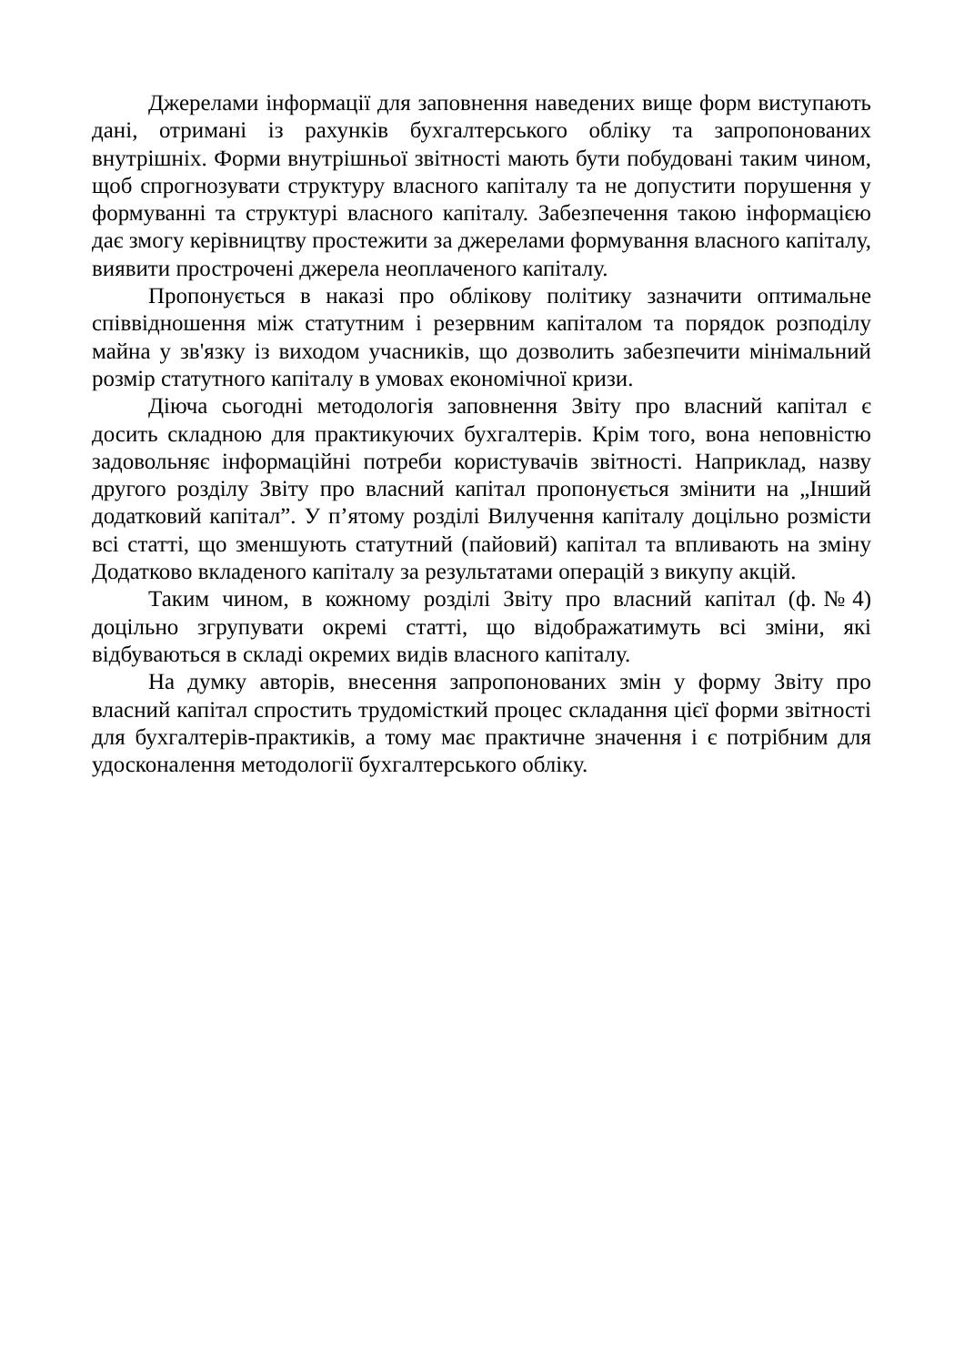Джерелами інформації для заповнення наведених вище форм виступають дані, отримані із рахунків бухгалтерського обліку та запропонованих внутрішніх. Форми внутрішньої звітності мають бути побудовані таким чином, щоб спрогнозувати структуру власного капіталу та не допустити порушення у формуванні та структурі власного капіталу. Забезпечення такою інформацією дає змогу керівництву простежити за джерелами формування власного капіталу, виявити прострочені джерела неоплаченого капіталу.
Пропонується в наказі про облікову політику зазначити оптимальне співвідношення між статутним і резервним капіталом та порядок розподілу майна у зв'язку із виходом учасників, що дозволить забезпечити мінімальний розмір статутного капіталу в умовах економічної кризи.
Діюча сьогодні методологія заповнення Звіту про власний капітал є досить складною для практикуючих бухгалтерів. Крім того, вона неповністю задовольняє інформаційні потреби користувачів звітності. Наприклад, назву другого розділу Звіту про власний капітал пропонується змінити на „Інший додатковий капітал”. У п’ятому розділі Вилучення капіталу доцільно розмісти всі статті, що зменшують статутний (пайовий) капітал та впливають на зміну Додатково вкладеного капіталу за результатами операцій з викупу акцій.
Таким чином, в кожному розділі Звіту про власний капітал (ф.№4) доцільно згрупувати окремі статті, що відображатимуть всі зміни, які відбуваються в складі окремих видів власного капіталу.
На думку авторів, внесення запропонованих змін у форму Звіту про власний капітал спростить трудомісткий процес складання цієї форми звітності для бухгалтерів-практиків, а тому має практичне значення і є потрібним для удосконалення методології бухгалтерського обліку.